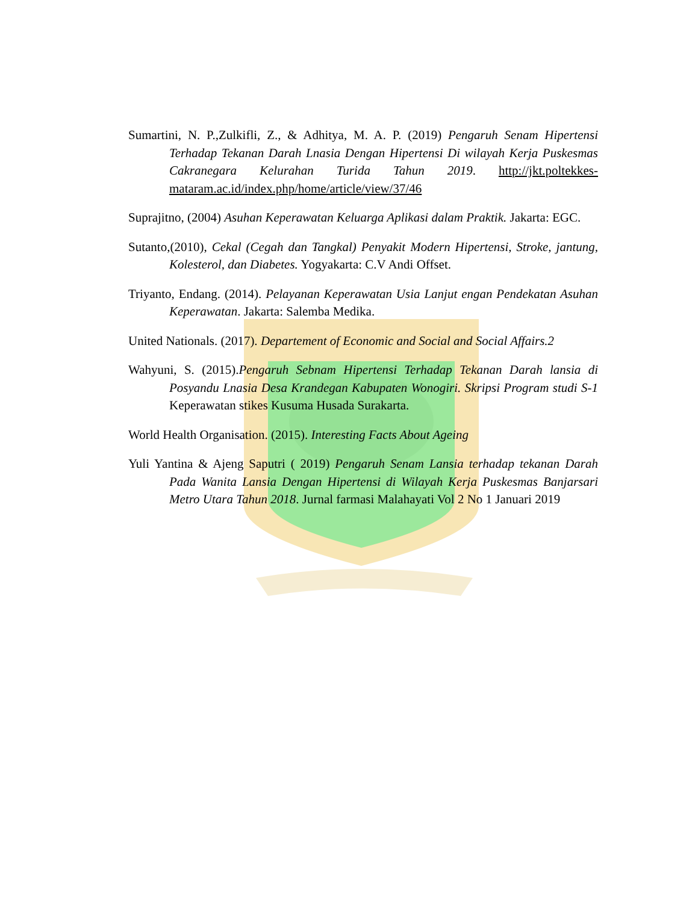Sumartini, N. P.,Zulkifli, Z., & Adhitya, M. A. P. (2019) Pengaruh Senam Hipertensi Terhadap Tekanan Darah Lnasia Dengan Hipertensi Di wilayah Kerja Puskesmas Cakranegara Kelurahan Turida Tahun 2019. http://jkt.poltekkes-mataram.ac.id/index.php/home/article/view/37/46
Suprajitno, (2004) Asuhan Keperawatan Keluarga Aplikasi dalam Praktik. Jakarta: EGC.
Sutanto,(2010), Cekal (Cegah dan Tangkal) Penyakit Modern Hipertensi, Stroke, jantung, Kolesterol, dan Diabetes. Yogyakarta: C.V Andi Offset.
Triyanto, Endang. (2014). Pelayanan Keperawatan Usia Lanjut engan Pendekatan Asuhan Keperawatan. Jakarta: Salemba Medika.
United Nationals. (2017). Departement of Economic and Social and Social Affairs.2
Wahyuni, S. (2015).Pengaruh Sebnam Hipertensi Terhadap Tekanan Darah lansia di Posyandu Lnasia Desa Krandegan Kabupaten Wonogiri. Skripsi Program studi S-1 Keperawatan stikes Kusuma Husada Surakarta.
World Health Organisation. (2015). Interesting Facts About Ageing
Yuli Yantina & Ajeng Saputri ( 2019) Pengaruh Senam Lansia terhadap tekanan Darah Pada Wanita Lansia Dengan Hipertensi di Wilayah Kerja Puskesmas Banjarsari Metro Utara Tahun 2018. Jurnal farmasi Malahayati Vol 2 No 1 Januari 2019